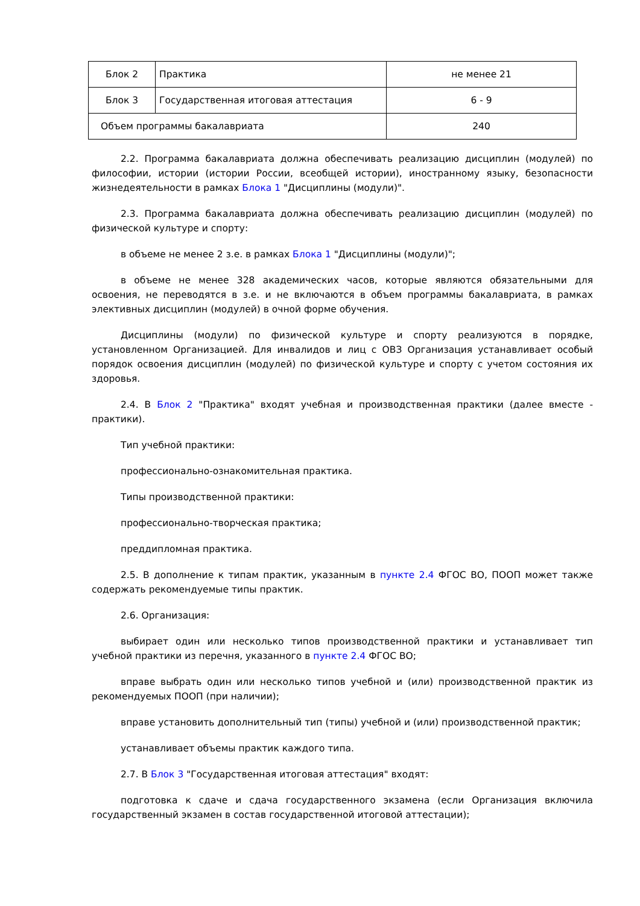| Блок 2 | Практика | не менее 21 |
| Блок 3 | Государственная итоговая аттестация | 6 - 9 |
| Объем программы бакалавриата | | 240 |
2.2. Программа бакалавриата должна обеспечивать реализацию дисциплин (модулей) по философии, истории (истории России, всеобщей истории), иностранному языку, безопасности жизнедеятельности в рамках Блока 1 "Дисциплины (модули)".
2.3. Программа бакалавриата должна обеспечивать реализацию дисциплин (модулей) по физической культуре и спорту:
в объеме не менее 2 з.е. в рамках Блока 1 "Дисциплины (модули)";
в объеме не менее 328 академических часов, которые являются обязательными для освоения, не переводятся в з.е. и не включаются в объем программы бакалавриата, в рамках элективных дисциплин (модулей) в очной форме обучения.
Дисциплины (модули) по физической культуре и спорту реализуются в порядке, установленном Организацией. Для инвалидов и лиц с ОВЗ Организация устанавливает особый порядок освоения дисциплин (модулей) по физической культуре и спорту с учетом состояния их здоровья.
2.4. В Блок 2 "Практика" входят учебная и производственная практики (далее вместе - практики).
Тип учебной практики:
профессионально-ознакомительная практика.
Типы производственной практики:
профессионально-творческая практика;
преддипломная практика.
2.5. В дополнение к типам практик, указанным в пункте 2.4 ФГОС ВО, ПООП может также содержать рекомендуемые типы практик.
2.6. Организация:
выбирает один или несколько типов производственной практики и устанавливает тип учебной практики из перечня, указанного в пункте 2.4 ФГОС ВО;
вправе выбрать один или несколько типов учебной и (или) производственной практик из рекомендуемых ПООП (при наличии);
вправе установить дополнительный тип (типы) учебной и (или) производственной практик;
устанавливает объемы практик каждого типа.
2.7. В Блок 3 "Государственная итоговая аттестация" входят:
подготовка к сдаче и сдача государственного экзамена (если Организация включила государственный экзамен в состав государственной итоговой аттестации);